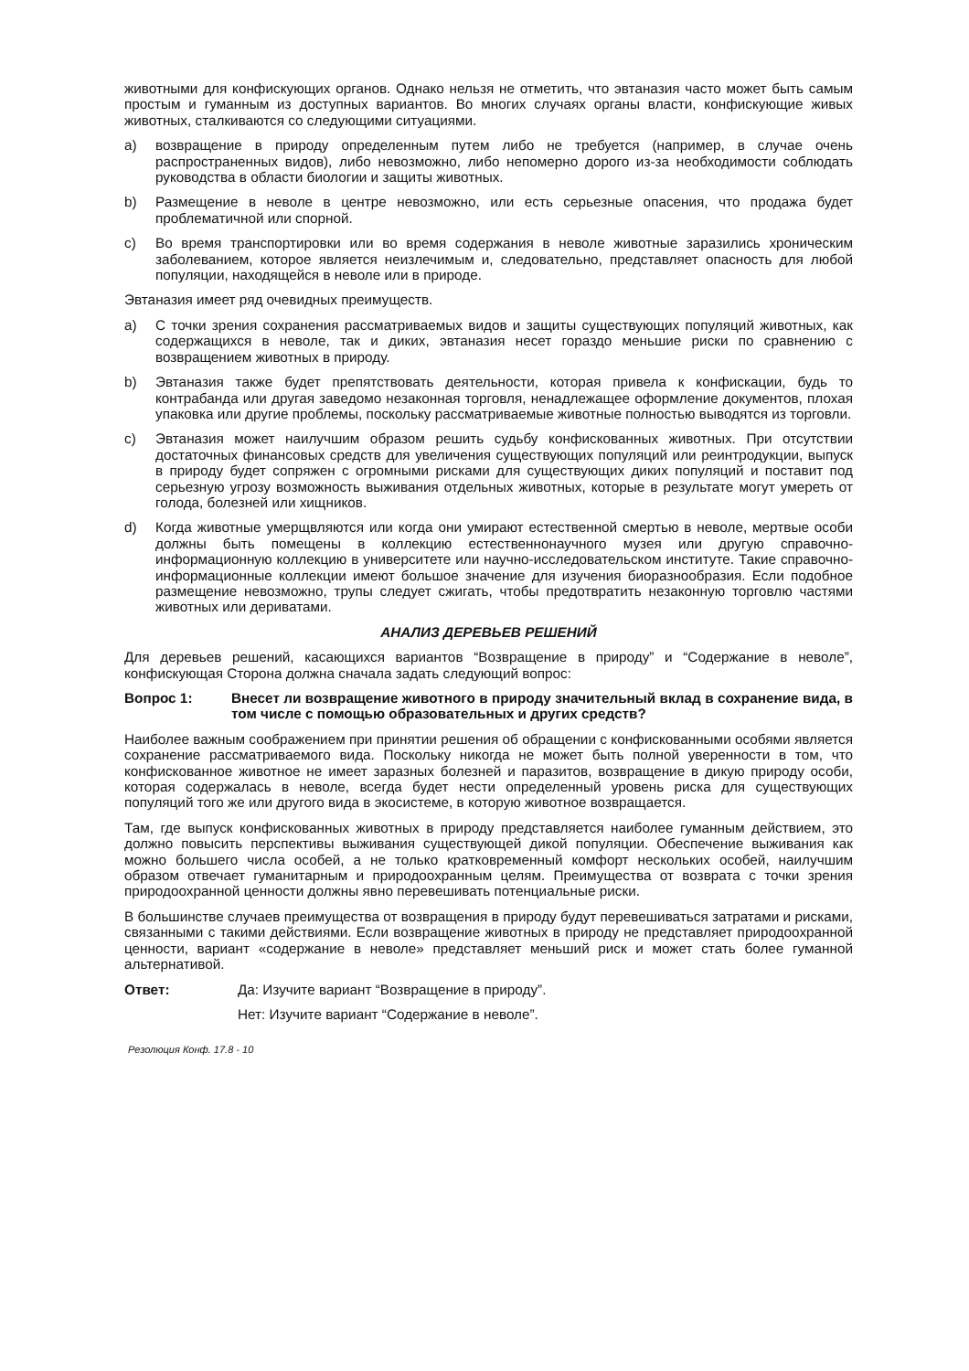животными для конфискующих органов. Однако нельзя не отметить, что эвтаназия часто может быть самым простым и гуманным из доступных вариантов. Во многих случаях органы власти, конфискующие живых животных, сталкиваются со следующими ситуациями.
a) возвращение в природу определенным путем либо не требуется (например, в случае очень распространенных видов), либо невозможно, либо непомерно дорого из-за необходимости соблюдать руководства в области биологии и защиты животных.
b) Размещение в неволе в центре невозможно, или есть серьезные опасения, что продажа будет проблематичной или спорной.
c) Во время транспортировки или во время содержания в неволе животные заразились хроническим заболеванием, которое является неизлечимым и, следовательно, представляет опасность для любой популяции, находящейся в неволе или в природе.
Эвтаназия имеет ряд очевидных преимуществ.
a) С точки зрения сохранения рассматриваемых видов и защиты существующих популяций животных, как содержащихся в неволе, так и диких, эвтаназия несет гораздо меньшие риски по сравнению с возвращением животных в природу.
b) Эвтаназия также будет препятствовать деятельности, которая привела к конфискации, будь то контрабанда или другая заведомо незаконная торговля, ненадлежащее оформление документов, плохая упаковка или другие проблемы, поскольку рассматриваемые животные полностью выводятся из торговли.
c) Эвтаназия может наилучшим образом решить судьбу конфискованных животных. При отсутствии достаточных финансовых средств для увеличения существующих популяций или реинтродукции, выпуск в природу будет сопряжен с огромными рисками для существующих диких популяций и поставит под серьезную угрозу возможность выживания отдельных животных, которые в результате могут умереть от голода, болезней или хищников.
d) Когда животные умерщвляются или когда они умирают естественной смертью в неволе, мертвые особи должны быть помещены в коллекцию естественнонаучного музея или другую справочно-информационную коллекцию в университете или научно-исследовательском институте. Такие справочно-информационные коллекции имеют большое значение для изучения биоразнообразия. Если подобное размещение невозможно, трупы следует сжигать, чтобы предотвратить незаконную торговлю частями животных или дериватами.
АНАЛИЗ ДЕРЕВЬЕВ РЕШЕНИЙ
Для деревьев решений, касающихся вариантов “Возвращение в природу” и “Содержание в неволе”, конфискующая Сторона должна сначала задать следующий вопрос:
Вопрос 1: Внесет ли возвращение животного в природу значительный вклад в сохранение вида, в том числе с помощью образовательных и других средств?
Наиболее важным соображением при принятии решения об обращении с конфискованными особями является сохранение рассматриваемого вида. Поскольку никогда не может быть полной уверенности в том, что конфискованное животное не имеет заразных болезней и паразитов, возвращение в дикую природу особи, которая содержалась в неволе, всегда будет нести определенный уровень риска для существующих популяций того же или другого вида в экосистеме, в которую животное возвращается.
Там, где выпуск конфискованных животных в природу представляется наиболее гуманным действием, это должно повысить перспективы выживания существующей дикой популяции. Обеспечение выживания как можно большего числа особей, а не только кратковременный комфорт нескольких особей, наилучшим образом отвечает гуманитарным и природоохранным целям. Преимущества от возврата с точки зрения природоохранной ценности должны явно перевешивать потенциальные риски.
В большинстве случаев преимущества от возвращения в природу будут перевешиваться затратами и рисками, связанными с такими действиями. Если возвращение животных в природу не представляет природоохранной ценности, вариант «содержание в неволе» представляет меньший риск и может стать более гуманной альтернативой.
Ответ: Да: Изучите вариант “Возвращение в природу”.
Нет: Изучите вариант “Содержание в неволе”.
Резолюция Конф. 17.8 - 10